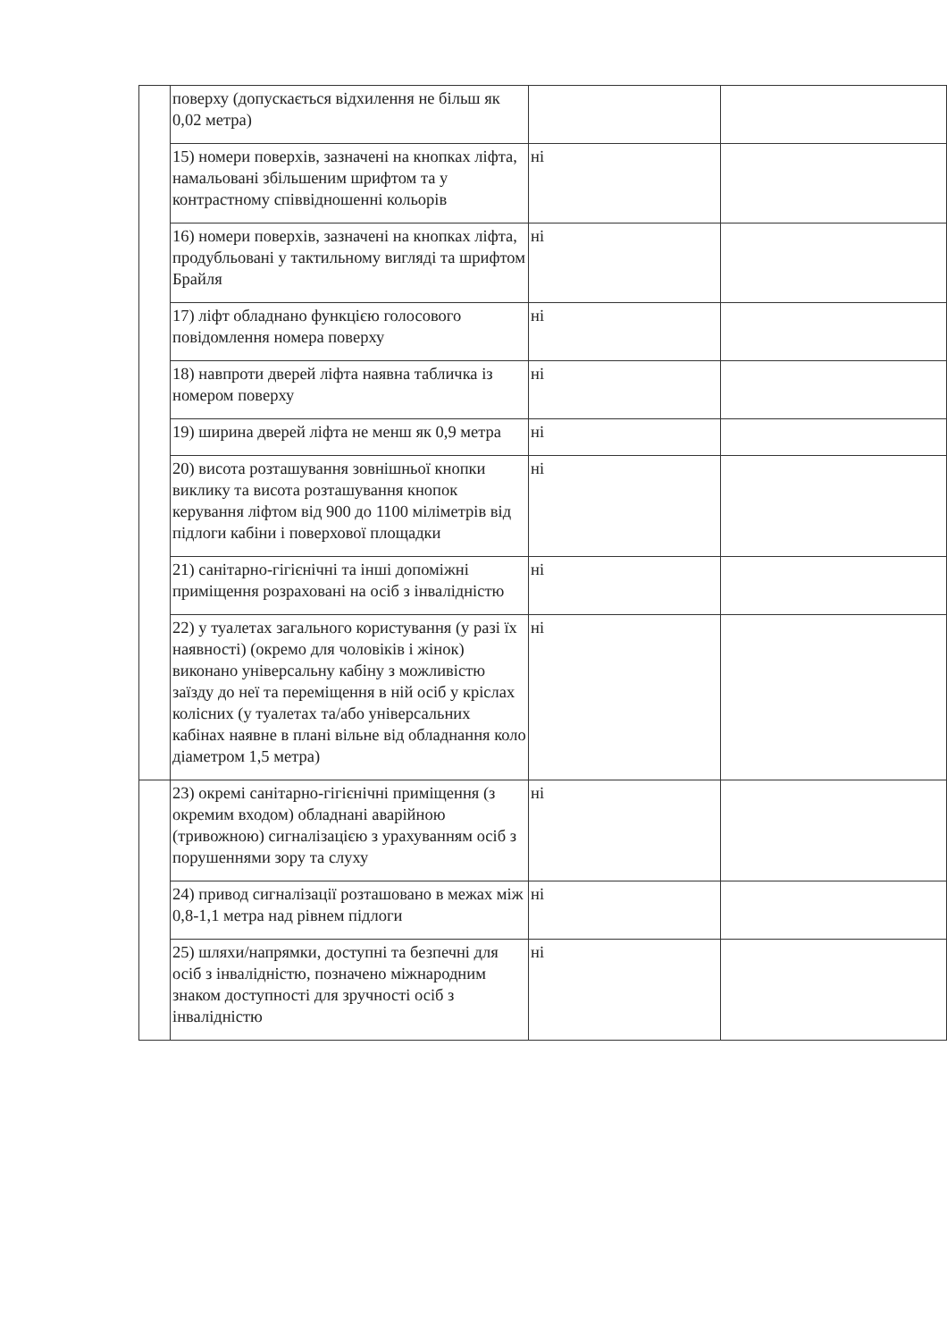| | поверху (допускається відхилення не більш як 0,02 метра) | | |
| | 15) номери поверхів, зазначені на кнопках ліфта, намальовані збільшеним шрифтом та у контрастному співвідношенні кольорів | ні | |
| | 16) номери поверхів, зазначені на кнопках ліфта, продубльовані у тактильному вигляді та шрифтом Брайля | ні | |
| | 17) ліфт обладнано функцією голосового повідомлення номера поверху | ні | |
| | 18) навпроти дверей ліфта наявна табличка із номером поверху | ні | |
| | 19) ширина дверей ліфта не менш як 0,9 метра | ні | |
| | 20) висота розташування зовнішньої кнопки виклику та висота розташування кнопок керування ліфтом від 900 до 1100 міліметрів від підлоги кабіни і поверхової площадки | ні | |
| | 21) санітарно-гігієнічні та інші допоміжні приміщення розраховані на осіб з інвалідністю | ні | |
| | 22) у туалетах загального користування (у разі їх наявності) (окремо для чоловіків і жінок) виконано універсальну кабіну з можливістю заїзду до неї та переміщення в ній осіб у кріслах колісних (у туалетах та/або універсальних кабінах наявне в плані вільне від обладнання коло діаметром 1,5 метра) | ні | |
| | 23) окремі санітарно-гігієнічні приміщення (з окремим входом) обладнані аварійною (тривожною) сигналізацією з урахуванням осіб з порушеннями зору та слуху | ні | |
| | 24) привод сигналізації розташовано в межах між 0,8-1,1 метра над рівнем підлоги | ні | |
| | 25) шляхи/напрямки, доступні та безпечні для осіб з інвалідністю, позначено міжнародним знаком доступності для зручності осіб з інвалідністю | ні | |